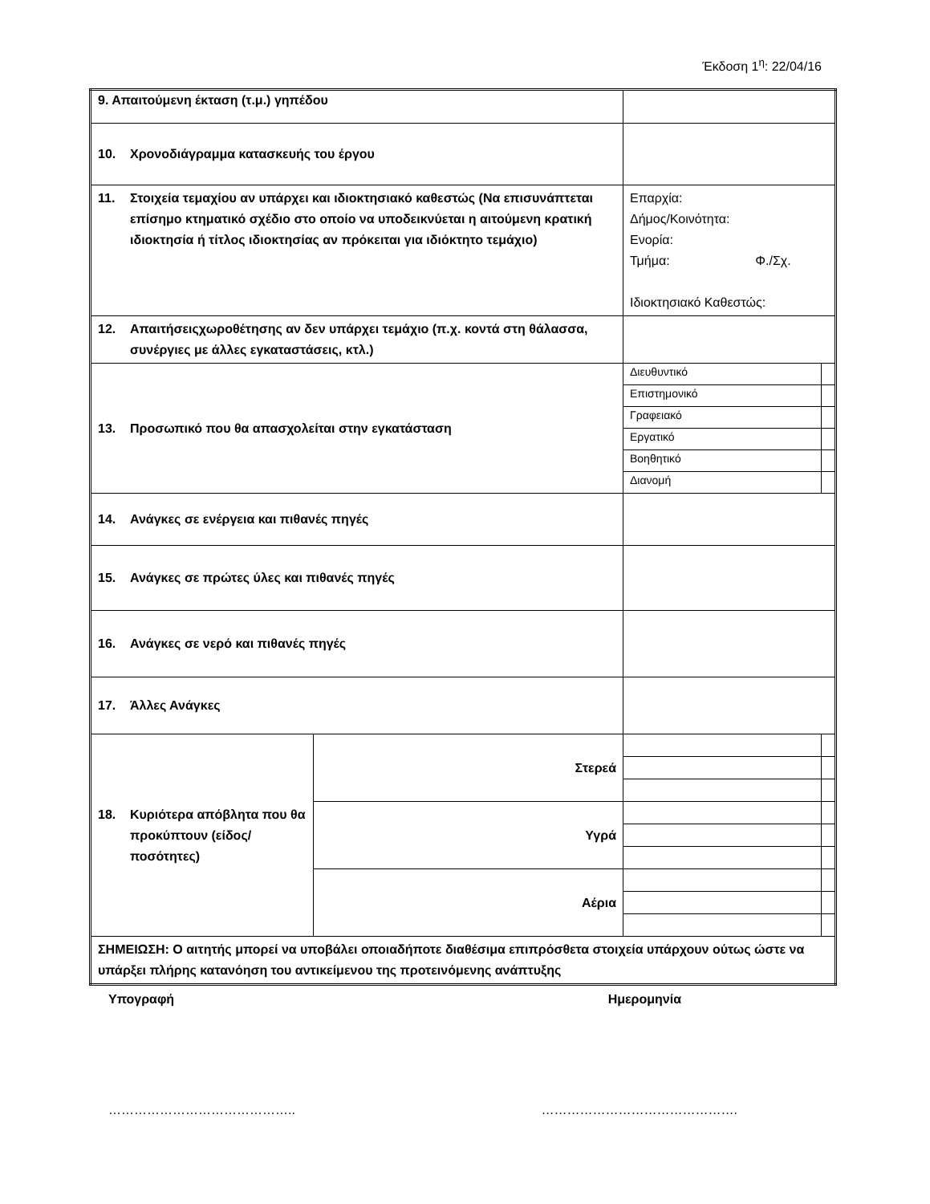Έκδοση 1<sup>η</sup>: 22/04/16
| 9. Απαιτούμενη έκταση (τ.μ.) γηπέδου | | | |
| 10. Χρονοδιάγραμμα κατασκευής του έργου | | | |
| 11. Στοιχεία τεμαχίου αν υπάρχει και ιδιοκτησιακό καθεστώς (Να επισυνάπτεται επίσημο κτηματικό σχέδιο στο οποίο να υποδεικνύεται η αιτούμενη κρατική ιδιοκτησία ή τίτλος ιδιοκτησίας αν πρόκειται για ιδιόκτητο τεμάχιο) | | Επαρχία: Δήμος/Κοινότητα: Ενορία: Τμήμα: Φ./Σχ. Ιδιοκτησιακό Καθεστώς: | |
| 12. Απαιτήσειςχωροθέτησης αν δεν υπάρχει τεμάχιο (π.χ. κοντά στη θάλασσα, συνέργιες με άλλες εγκαταστάσεις, κτλ.) | | | |
| 13. Προσωπικό που θα απασχολείται στην εγκατάσταση | | Διευθυντικό | |
| | | Επιστημονικό | |
| | | Γραφειακό | |
| | | Εργατικό | |
| | | Βοηθητικό | |
| | | Διανομή | |
| 14. Ανάγκες σε ενέργεια και πιθανές πηγές | | | |
| 15. Ανάγκες σε πρώτες ύλες και πιθανές πηγές | | | |
| 16. Ανάγκες σε νερό και πιθανές πηγές | | | |
| 17. Άλλες Ανάγκες | | | |
| 18. Κυριότερα απόβλητα που θα προκύπτουν (είδος/ ποσότητες) | Στερεά | | |
| | Υγρά | | |
| | Αέρια | | |
| ΣΗΜΕΙΩΣΗ: Ο αιτητής μπορεί να υποβάλει οποιαδήποτε διαθέσιμα επιπρόσθετα στοιχεία υπάρχουν ούτως ώστε να υπάρξει πλήρης κατανόηση του αντικείμενου της προτεινόμενης ανάπτυξης | | | |
Υπογραφή Ημερομηνία
…………………………………….. ……………………………………….